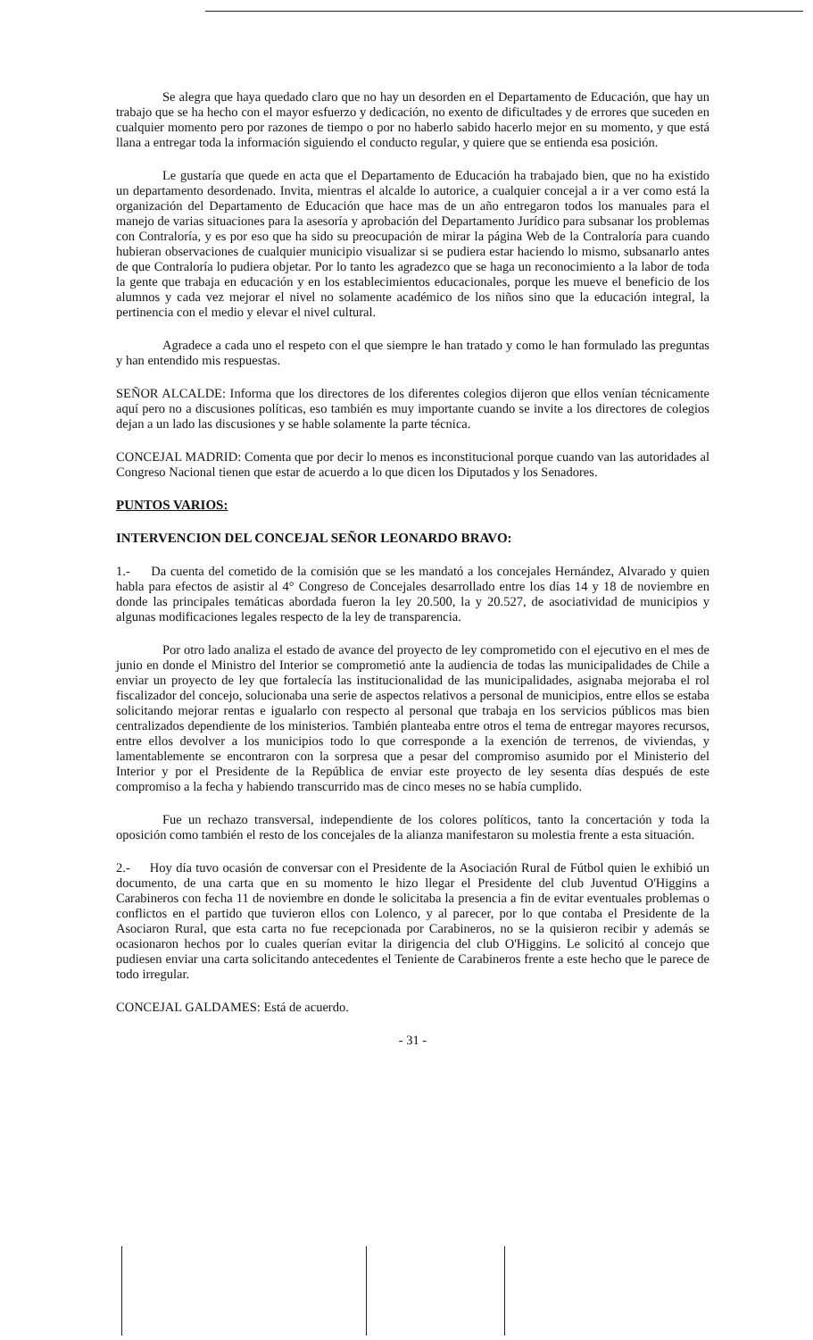Se alegra que haya quedado claro que no hay un desorden en el Departamento de Educación, que hay un trabajo que se ha hecho con el mayor esfuerzo y dedicación, no exento de dificultades y de errores que suceden en cualquier momento pero por razones de tiempo o por no haberlo sabido hacerlo mejor en su momento, y que está llana a entregar toda la información siguiendo el conducto regular, y quiere que se entienda esa posición.
Le gustaría que quede en acta que el Departamento de Educación ha trabajado bien, que no ha existido un departamento desordenado. Invita, mientras el alcalde lo autorice, a cualquier concejal a ir a ver como está la organización del Departamento de Educación que hace mas de un año entregaron todos los manuales para el manejo de varias situaciones para la asesoría y aprobación del Departamento Jurídico para subsanar los problemas con Contraloría, y es por eso que ha sido su preocupación de mirar la página Web de la Contraloría para cuando hubieran observaciones de cualquier municipio visualizar si se pudiera estar haciendo lo mismo, subsanarlo antes de que Contraloría lo pudiera objetar. Por lo tanto les agradezco que se haga un reconocimiento a la labor de toda la gente que trabaja en educación y en los establecimientos educacionales, porque les mueve el beneficio de los alumnos y cada vez mejorar el nivel no solamente académico de los niños sino que la educación integral, la pertinencia con el medio y elevar el nivel cultural.
Agradece a cada uno el respeto con el que siempre le han tratado y como le han formulado las preguntas y han entendido mis respuestas.
SEÑOR ALCALDE: Informa que los directores de los diferentes colegios dijeron que ellos venían técnicamente aquí pero no a discusiones políticas, eso también es muy importante cuando se invite a los directores de colegios dejan a un lado las discusiones y se hable solamente la parte técnica.
CONCEJAL MADRID: Comenta que por decir lo menos es inconstitucional porque cuando van las autoridades al Congreso Nacional tienen que estar de acuerdo a lo que dicen los Diputados y los Senadores.
PUNTOS VARIOS:
INTERVENCION DEL CONCEJAL SEÑOR LEONARDO BRAVO:
1.- Da cuenta del cometido de la comisión que se les mandató a los concejales Hernández, Alvarado y quien habla para efectos de asistir al 4° Congreso de Concejales desarrollado entre los días 14 y 18 de noviembre en donde las principales temáticas abordada fueron la ley 20.500, la y 20.527, de asociatividad de municipios y algunas modificaciones legales respecto de la ley de transparencia.
Por otro lado analiza el estado de avance del proyecto de ley comprometido con el ejecutivo en el mes de junio en donde el Ministro del Interior se comprometió ante la audiencia de todas las municipalidades de Chile a enviar un proyecto de ley que fortalecía las institucionalidad de las municipalidades, asignaba mejoraba el rol fiscalizador del concejo, solucionaba una serie de aspectos relativos a personal de municipios, entre ellos se estaba solicitando mejorar rentas e igualarlo con respecto al personal que trabaja en los servicios públicos mas bien centralizados dependiente de los ministerios. También planteaba entre otros el tema de entregar mayores recursos, entre ellos devolver a los municipios todo lo que corresponde a la exención de terrenos, de viviendas, y lamentablemente se encontraron con la sorpresa que a pesar del compromiso asumido por el Ministerio del Interior y por el Presidente de la República de enviar este proyecto de ley sesenta días después de este compromiso a la fecha y habiendo transcurrido mas de cinco meses no se había cumplido.
Fue un rechazo transversal, independiente de los colores políticos, tanto la concertación y toda la oposición como también el resto de los concejales de la alianza manifestaron su molestia frente a esta situación.
2.- Hoy día tuvo ocasión de conversar con el Presidente de la Asociación Rural de Fútbol quien le exhibió un documento, de una carta que en su momento le hizo llegar el Presidente del club Juventud O'Higgins a Carabineros con fecha 11 de noviembre en donde le solicitaba la presencia a fin de evitar eventuales problemas o conflictos en el partido que tuvieron ellos con Lolenco, y al parecer, por lo que contaba el Presidente de la Asociaron Rural, que esta carta no fue recepcionada por Carabineros, no se la quisieron recibir y además se ocasionaron hechos por lo cuales querían evitar la dirigencia del club O'Higgins. Le solicitó al concejo que pudiesen enviar una carta solicitando antecedentes el Teniente de Carabineros frente a este hecho que le parece de todo irregular.
CONCEJAL GALDAMES: Está de acuerdo.
- 31 -